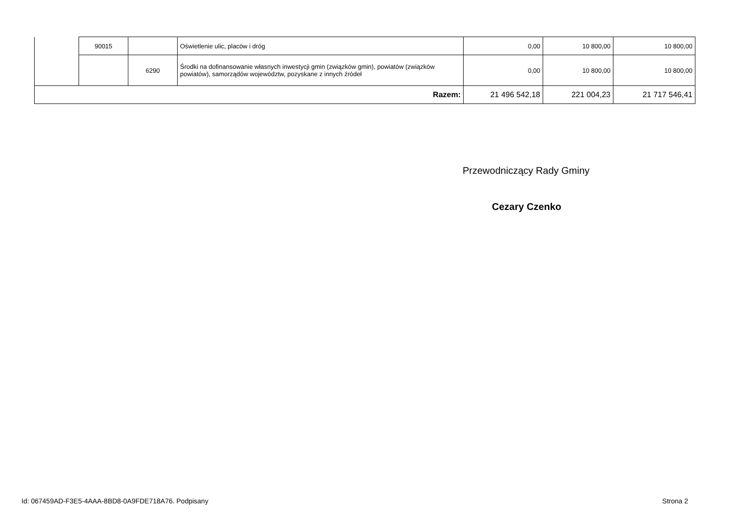| | 90015 | | Oświetlenie ulic, placów i dróg | 0,00 | 10 800,00 | 10 800,00 |
| | | 6290 | Środki na dofinansowanie własnych inwestycji gmin (związków gmin), powiatów (związków powiatów), samorządów województw, pozyskane z innych źródeł | 0,00 | 10 800,00 | 10 800,00 |
| Razem: | | | | 21 496 542,18 | 221 004,23 | 21 717 546,41 |
Przewodniczący Rady Gminy
Cezary Czenko
Id: 067459AD-F3E5-4AAA-8BD8-0A9FDE718A76. Podpisany Strona 2